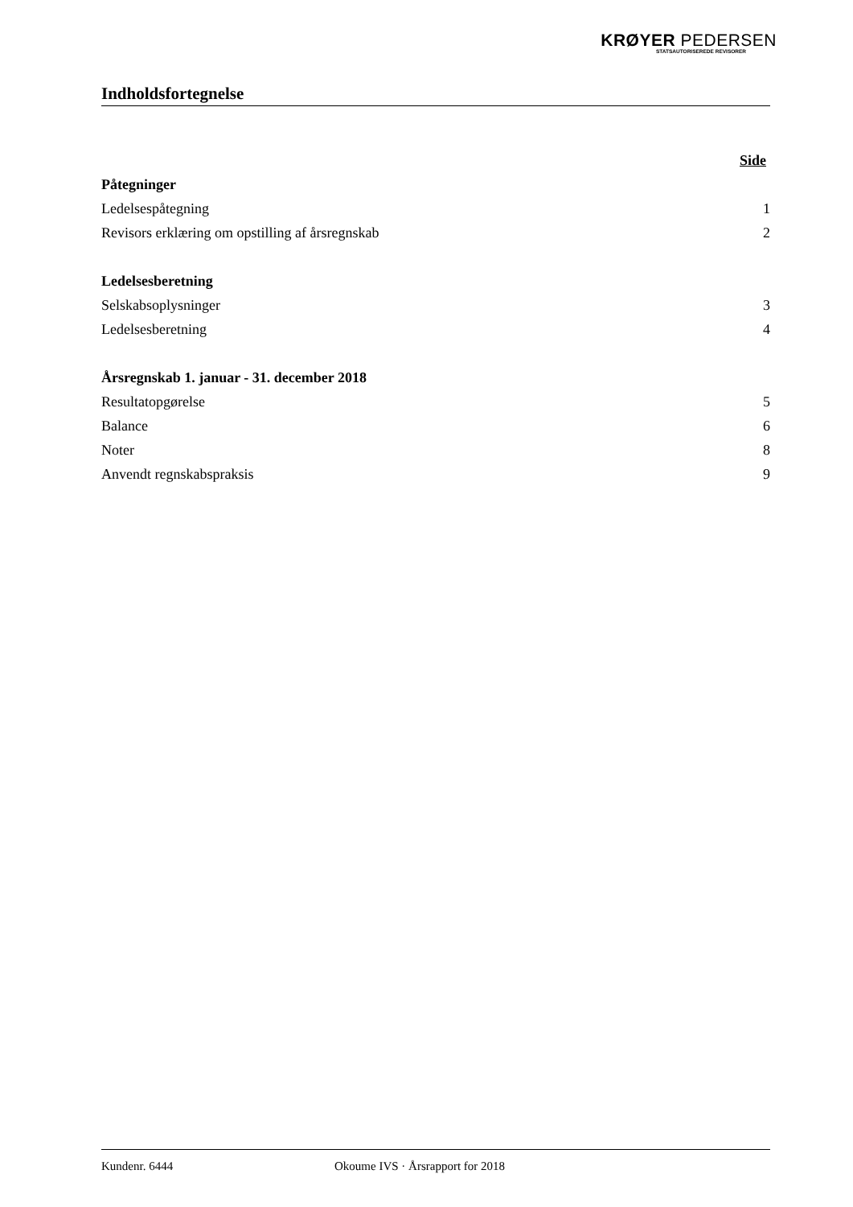KRØYER PEDERSEN
STATSAUTORISEREDE REVISORER
Indholdsfortegnelse
| | Side |
| Påtegninger | |
| Ledelsespåtegning | 1 |
| Revisors erklæring om opstilling af årsregnskab | 2 |
| Ledelsesberetning | |
| Selskabsoplysninger | 3 |
| Ledelsesberetning | 4 |
| Årsregnskab 1. januar - 31. december 2018 | |
| Resultatopgørelse | 5 |
| Balance | 6 |
| Noter | 8 |
| Anvendt regnskabspraksis | 9 |
Kundenr. 6444 Okoume IVS · Årsrapport for 2018